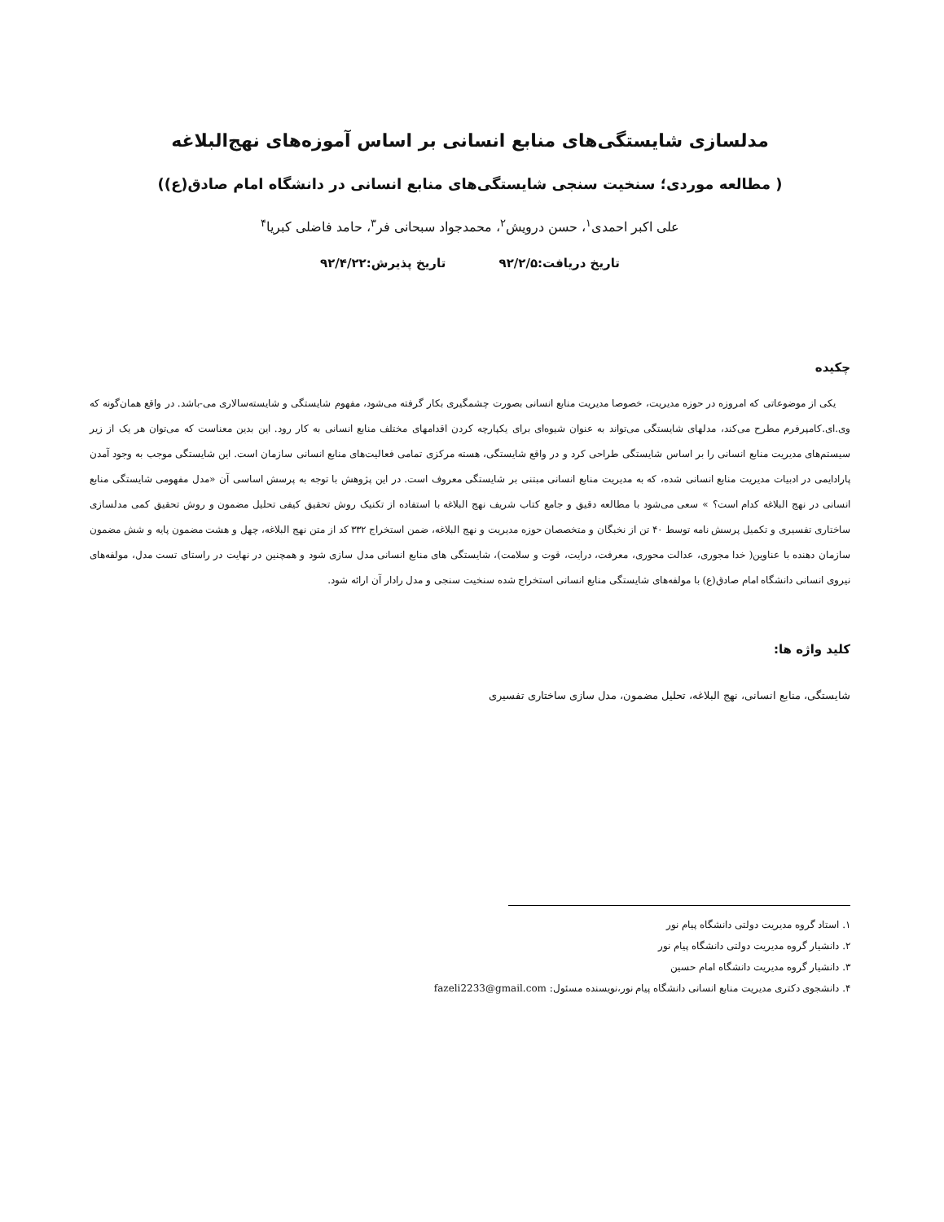مدلسازی شایستگی‌های منابع انسانی بر اساس آموزه‌های نهج‌البلاغه
( مطالعه موردی؛ سنخیت سنجی شایستگی‌های منابع انسانی در دانشگاه امام صادق(ع))
علی اکبر احمدی<sup>۱</sup>، حسن درویش<sup>۲</sup>، محمدجواد سبحانی فر<sup>۳</sup>، حامد فاضلی کبریا<sup>۴</sup>
تاریخ دریافت:۹۲/۲/۵ تاریخ پذیرش:۹۲/۴/۲۲
چکیده
یکی از موضوعاتی که امروزه در حوزه مدیریت، خصوصا مدیریت منابع انسانی بصورت چشمگیری بکار گرفته می‌شود، مفهوم شایستگی و شایسته‌سالاری می-باشد. در واقع همان‌گونه که وی.ای.کامپرفرم مطرح می‌کند، مدلهای شایستگی می‌تواند به عنوان شیوه‌ای برای یکپارچه کردن اقدامهای مختلف منابع انسانی به کار رود. این بدین معناست که می‌توان هر یک از زیر سیستم‌های مدیریت منابع انسانی را بر اساس شایستگی طراحی کرد و در واقع شایستگی، هسته مرکزی تمامی فعالیت‌های منابع انسانی سازمان است. این شایستگی موجب به وجود آمدن پارادایمی در ادبیات مدیریت منابع انسانی شده، که به مدیریت منابع انسانی مبتنی بر شایستگی معروف است. در این پژوهش با توجه به پرسش اساسی آن «مدل مفهومی شایستگی منابع انسانی در نهج البلاغه کدام است؟ » سعی می‌شود با مطالعه دقیق و جامع کتاب شریف نهج البلاغه با استفاده از تکنیک روش تحقیق کیفی تحلیل مضمون و روش تحقیق کمی مدلسازی ساختاری تفسیری و تکمیل پرسش نامه توسط ۴۰ تن از نخبگان و متخصصان حوزه مدیریت و نهج البلاغه، ضمن استخراج ۳۳۲ کد از متن نهج البلاغه، چهل و هشت مضمون پایه و شش مضمون سازمان دهنده با عناوین( خدا مجوری، عدالت محوری، معرفت، درایت، قوت و سلامت)، شایستگی های منابع انسانی مدل سازی شود و همچنین در نهایت در راستای تست مدل، مولفه‌های نیروی انسانی دانشگاه امام صادق(ع) با مولفه‌های شایستگی منابع انسانی استخراج شده سنخیت سنجی و مدل رادار آن ارائه شود.
کلید واژه ها:
شایستگی، منابع انسانی، نهج البلاغه، تحلیل مضمون، مدل سازی ساختاری تفسیری
۱. استاد گروه مدیریت دولتی دانشگاه پیام نور
۲. دانشیار گروه مدیریت دولتی دانشگاه پیام نور
۳. دانشیار گروه مدیریت دانشگاه امام حسین
۴. دانشجوی دکتری مدیریت منابع انسانی دانشگاه پیام نور،نویسنده مسئول: fazeli2233@gmail.com